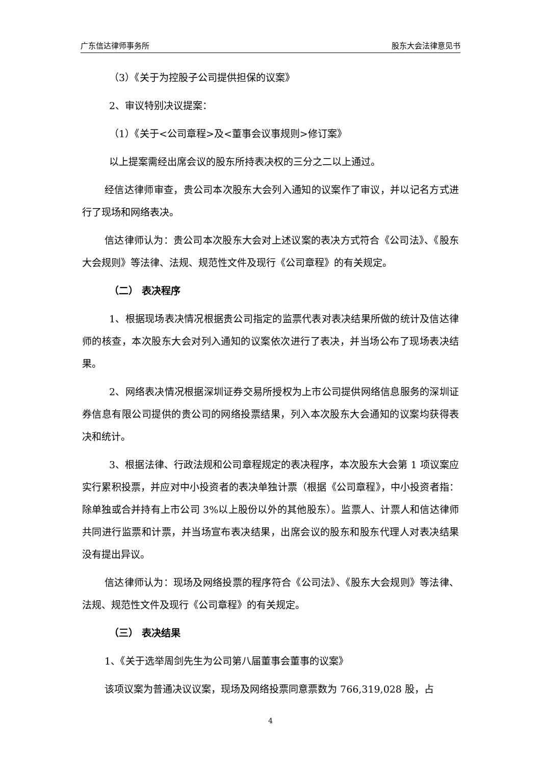广东信达律师事务所 股东大会法律意见书
（3）《关于为控股子公司提供担保的议案》
2、审议特别决议提案：
（1）《关于<公司章程>及<董事会议事规则>修订案》
以上提案需经出席会议的股东所持表决权的三分之二以上通过。
经信达律师审查，贵公司本次股东大会列入通知的议案作了审议，并以记名方式进行了现场和网络表决。
信达律师认为：贵公司本次股东大会对上述议案的表决方式符合《公司法》、《股东大会规则》等法律、法规、规范性文件及现行《公司章程》的有关规定。
（二） 表决程序
1、根据现场表决情况根据贵公司指定的监票代表对表决结果所做的统计及信达律师的核查，本次股东大会对列入通知的议案依次进行了表决，并当场公布了现场表决结果。
2、网络表决情况根据深圳证券交易所授权为上市公司提供网络信息服务的深圳证券信息有限公司提供的贵公司的网络投票结果，列入本次股东大会通知的议案均获得表决和统计。
3、根据法律、行政法规和公司章程规定的表决程序，本次股东大会第 1 项议案应实行累积投票，并应对中小投资者的表决单独计票（根据《公司章程》，中小投资者指：除单独或合并持有上市公司 3%以上股份以外的其他股东）。监票人、计票人和信达律师共同进行监票和计票，并当场宣布表决结果，出席会议的股东和股东代理人对表决结果没有提出异议。
信达律师认为：现场及网络投票的程序符合《公司法》、《股东大会规则》等法律、法规、规范性文件及现行《公司章程》的有关规定。
（三） 表决结果
1、《关于选举周剑先生为公司第八届董事会董事的议案》
该项议案为普通决议议案，现场及网络投票同意票数为 766,319,028 股，占
4